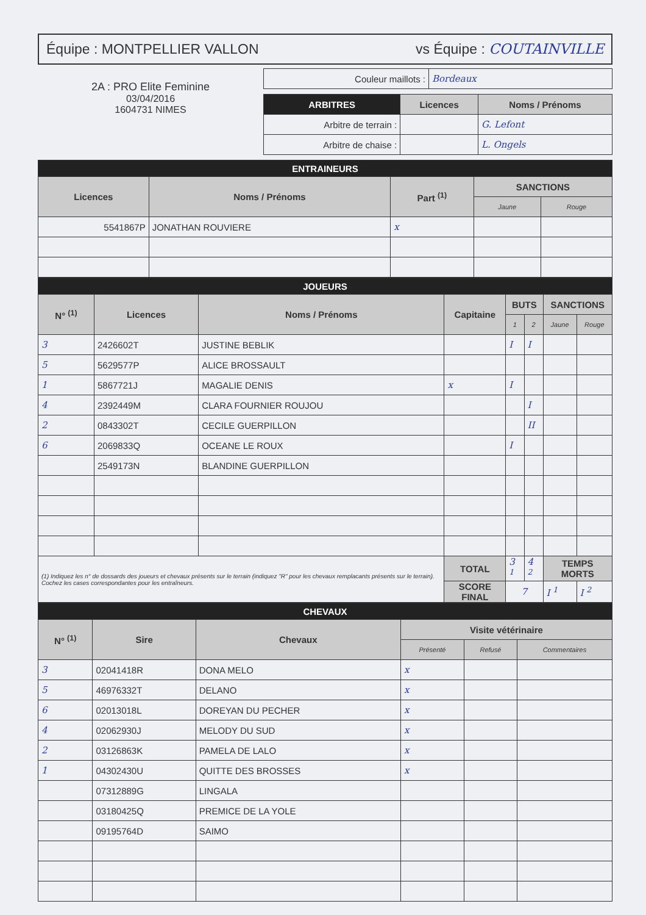Équipe : MONTPELLIER VALLON vs Équipe : COUTAINVILLE
2A : PRO Elite Feminine
03/04/2016
1604731 NIMES
| Couleur maillots : | Bordeaux |
| ARBITRES | Licences | Noms / Prénoms |
| --- | --- | --- |
| Arbitre de terrain : | | G. Lefont |
| Arbitre de chaise : | | L. Ongels |
| ENTRAINEURS | | | | |
| Licences | Noms / Prénoms | Part <sup>(1)</sup> | SANCTIONS | |
| | | | Jaune | Rouge |
| 5541867P | JONATHAN ROUVIERE | x | | |
| JOUEURS | | | | | | | |
| N° <sup>(1)</sup> | Licences | Noms / Prénoms | Capitaine | BUTS | | SANCTIONS | |
| | | | | 1 | 2 | Jaune | Rouge |
| 3 | 2426602T | JUSTINE BEBLIK | | I | I | | |
| 5 | 5629577P | ALICE BROSSAULT | | | | | |
| 1 | 5867721J | MAGALIE DENIS | x | I | | | |
| 4 | 2392449M | CLARA FOURNIER ROUJOU | | | I | | |
| 2 | 0843302T | CECILE GUERPILLON | | | II | | |
| 6 | 2069833Q | OCEANE LE ROUX | | I | | | |
| | 2549173N | BLANDINE GUERPILLON | | | | | |
| (1) Indiquez les n° de dossards des joueurs et chevaux présents sur le terrain (indiquez "R" pour les chevaux remplacants présents sur le terrain). Cochez les cases correspondantes pour les entraîneurs. | | | TOTAL | 3 <sup>1</sup> | 4 <sup>2</sup> | TEMPS MORTS | |
| | | | SCORE FINAL | 7 | | I <sup>1</sup> | I <sup>2</sup> |
| CHEVAUX | | | | | |
| N° <sup>(1)</sup> | Sire | Chevaux | Visite vétérinaire | | |
| | | | Présenté | Refusé | Commentaires |
| 3 | 02041418R | DONA MELO | x | | |
| 5 | 46976332T | DELANO | x | | |
| 6 | 02013018L | DOREYAN DU PECHER | x | | |
| 4 | 02062930J | MELODY DU SUD | x | | |
| 2 | 03126863K | PAMELA DE LALO | x | | |
| 1 | 04302430U | QUITTE DES BROSSES | x | | |
| | 07312889G | LINGALA | | | |
| | 03180425Q | PREMICE DE LA YOLE | | | |
| | 09195764D | SAIMO | | | |